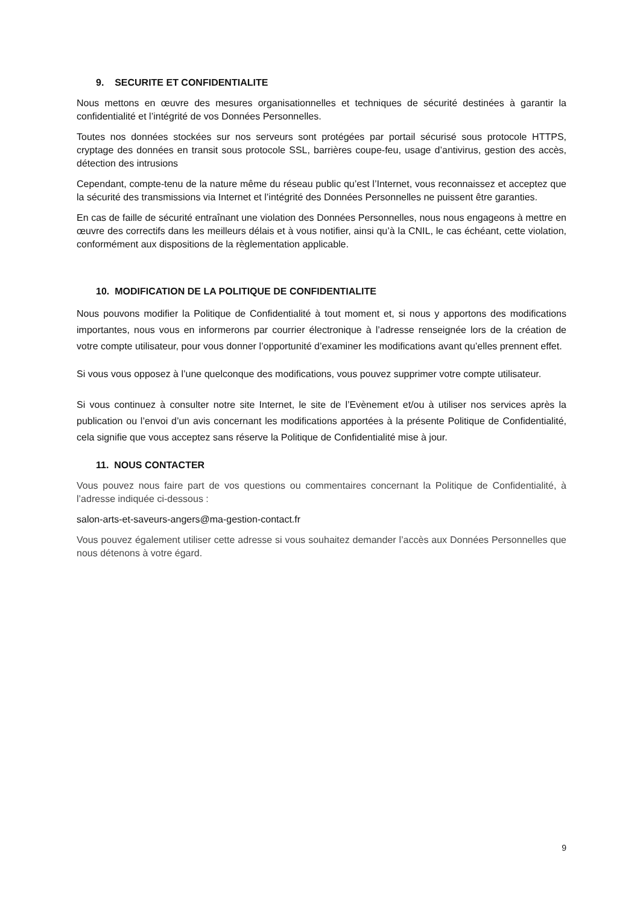9. SECURITE ET CONFIDENTIALITE
Nous mettons en œuvre des mesures organisationnelles et techniques de sécurité destinées à garantir la confidentialité et l’intégrité de vos Données Personnelles.
Toutes nos données stockées sur nos serveurs sont protégées par portail sécurisé sous protocole HTTPS, cryptage des données en transit sous protocole SSL, barrières coupe-feu, usage d’antivirus, gestion des accès, détection des intrusions
Cependant, compte-tenu de la nature même du réseau public qu’est l’Internet, vous reconnaissez et acceptez que la sécurité des transmissions via Internet et l’intégrité des Données Personnelles ne puissent être garanties.
En cas de faille de sécurité entraînant une violation des Données Personnelles, nous nous engageons à mettre en œuvre des correctifs dans les meilleurs délais et à vous notifier, ainsi qu’à la CNIL, le cas échéant, cette violation, conformément aux dispositions de la règlementation applicable.
10. MODIFICATION DE LA POLITIQUE DE CONFIDENTIALITE
Nous pouvons modifier la Politique de Confidentialité à tout moment et, si nous y apportons des modifications importantes, nous vous en informerons par courrier électronique à l’adresse renseignée lors de la création de votre compte utilisateur, pour vous donner l’opportunité d’examiner les modifications avant qu’elles prennent effet.
Si vous vous opposez à l’une quelconque des modifications, vous pouvez supprimer votre compte utilisateur.
Si vous continuez à consulter notre site Internet, le site de l’Evènement et/ou à utiliser nos services après la publication ou l’envoi d’un avis concernant les modifications apportées à la présente Politique de Confidentialité, cela signifie que vous acceptez sans réserve la Politique de Confidentialité mise à jour.
11. NOUS CONTACTER
Vous pouvez nous faire part de vos questions ou commentaires concernant la Politique de Confidentialité, à l’adresse indiquée ci-dessous :
salon-arts-et-saveurs-angers@ma-gestion-contact.fr
Vous pouvez également utiliser cette adresse si vous souhaitez demander l’accès aux Données Personnelles que nous détenons à votre égard.
9